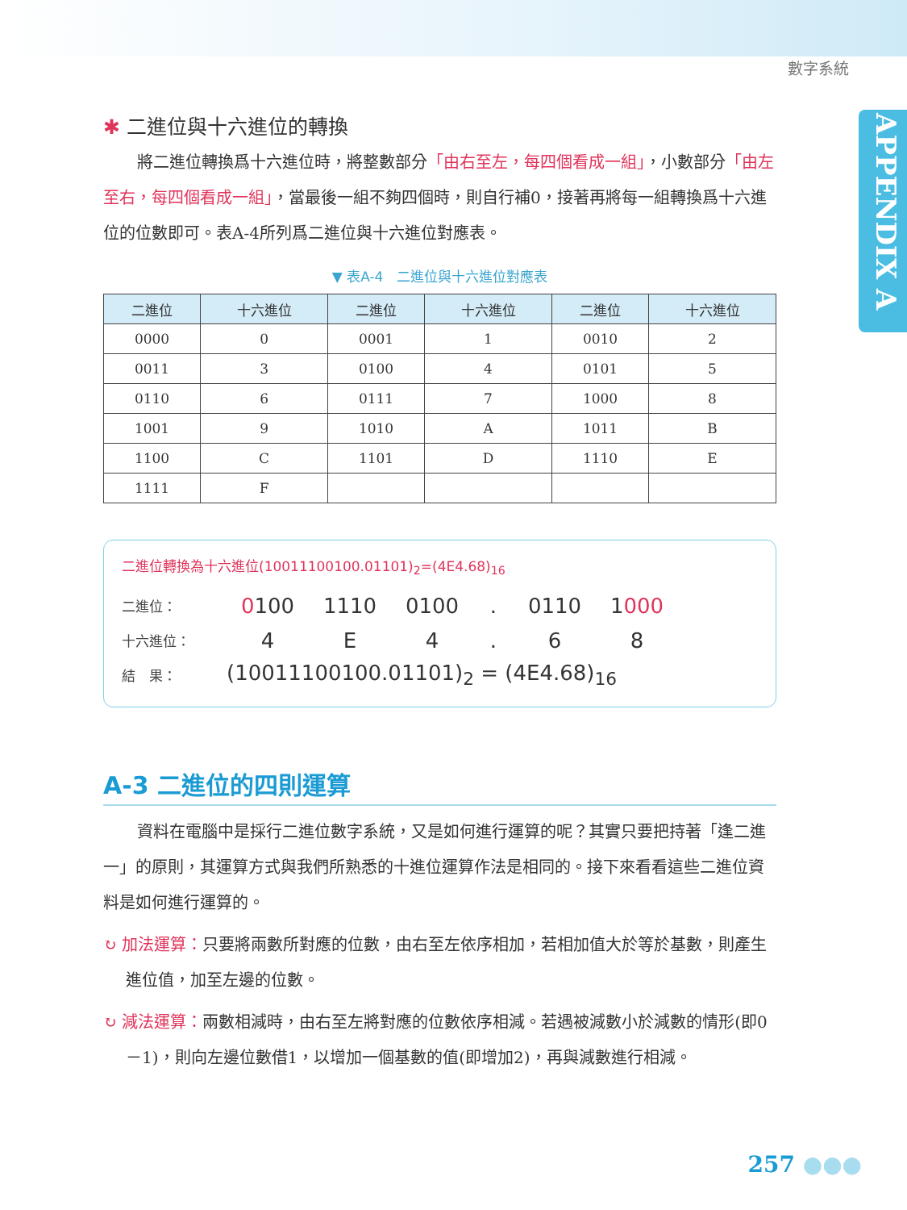數字系統
APPENDIX A
✱ 二進位與十六進位的轉換
將二進位轉換爲十六進位時，將整數部分「由右至左，每四個看成一組」，小數部分「由左至右，每四個看成一組」，當最後一組不夠四個時，則自行補0，接著再將每一組轉換爲十六進位的位數即可。表A-4所列爲二進位與十六進位對應表。
▼ 表A-4　二進位與十六進位對應表
| 二進位 | 十六進位 | 二進位 | 十六進位 | 二進位 | 十六進位 |
| --- | --- | --- | --- | --- | --- |
| 0000 | 0 | 0001 | 1 | 0010 | 2 |
| 0011 | 3 | 0100 | 4 | 0101 | 5 |
| 0110 | 6 | 0111 | 7 | 1000 | 8 |
| 1001 | 9 | 1010 | A | 1011 | B |
| 1100 | C | 1101 | D | 1110 | E |
| 1111 | F | | | | |
二進位轉換為十六進位(10011100100.01101)<sub>2</sub>=(4E4.68)<sub>16</sub>
二進位： 0100 1110 0100. 0110 1000
十六進位： 4 E 4. 68
結　果： (10011100100.01101)<sub>2</sub> = (4E4.68)<sub>16</sub>
A-3 二進位的四則運算
資料在電腦中是採行二進位數字系統，又是如何進行運算的呢？其實只要把持著「逢二進一」的原則，其運算方式與我們所熟悉的十進位運算作法是相同的。接下來看看這些二進位資料是如何進行運算的。
↻ 加法運算：只要將兩數所對應的位數，由右至左依序相加，若相加值大於等於基數，則產生進位值，加至左邊的位數。
↻ 減法運算：兩數相減時，由右至左將對應的位數依序相減。若遇被減數小於減數的情形(即0－1)，則向左邊位數借1，以增加一個基數的值(即增加2)，再與減數進行相減。
257 ●●●